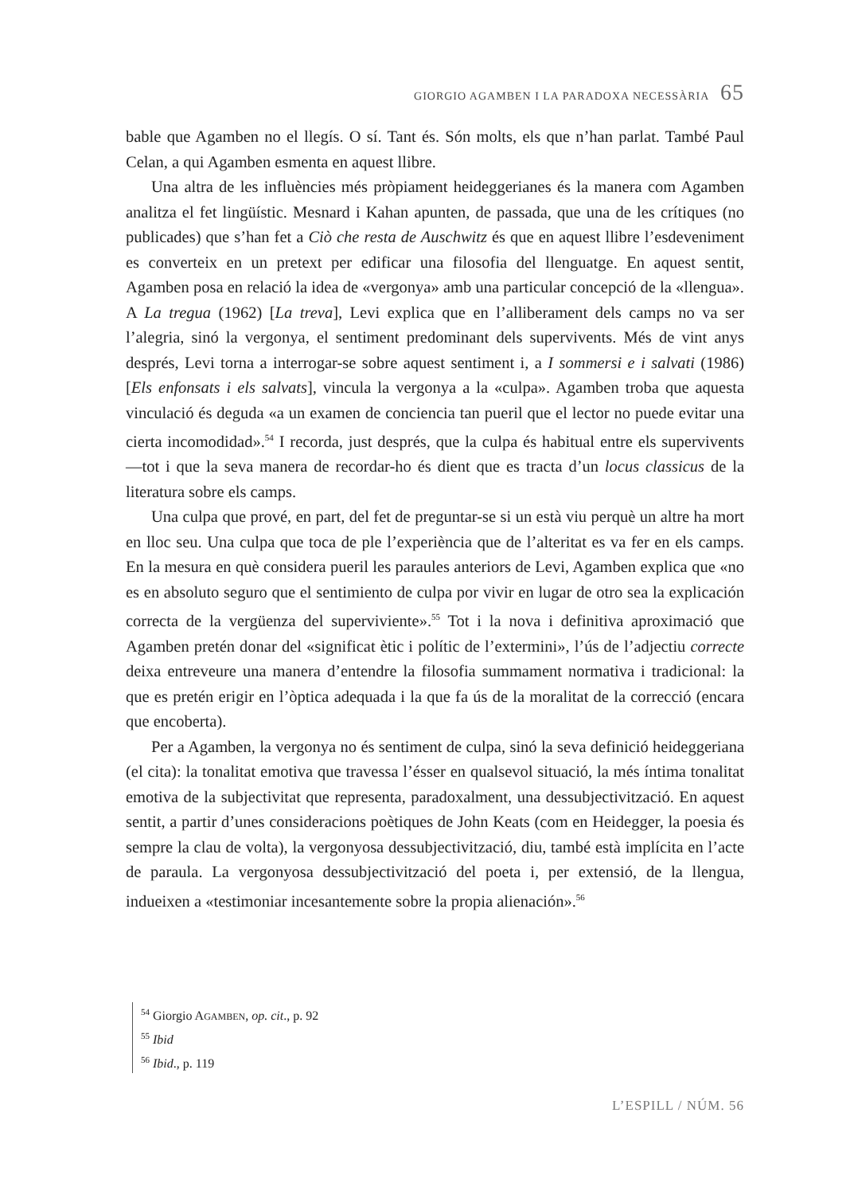GIORGIO AGAMBEN I LA PARADOXA NECESSÀRIA 65
bable que Agamben no el llegís. O sí. Tant és. Són molts, els que n’han parlat. També Paul Celan, a qui Agamben esmenta en aquest llibre.
Una altra de les influències més pròpiament heideggerianes és la manera com Agamben analitza el fet lingüístic. Mesnard i Kahan apunten, de passada, que una de les crítiques (no publicades) que s’han fet a Ciò che resta de Auschwitz és que en aquest llibre l’esdeveniment es converteix en un pretext per edificar una filosofia del llenguatge. En aquest sentit, Agamben posa en relació la idea de «vergonya» amb una particular concepció de la «llengua». A La tregua (1962) [La treva], Levi explica que en l’alliberament dels camps no va ser l’alegria, sinó la vergonya, el sentiment predominant dels supervivents. Més de vint anys després, Levi torna a interrogar-se sobre aquest sentiment i, a I sommersi e i salvati (1986) [Els enfonsats i els salvats], vincula la vergonya a la «culpa». Agamben troba que aquesta vinculació és deguda «a un examen de conciencia tan pueril que el lector no puede evitar una cierta incomodidad».<sup>54</sup> I recorda, just després, que la culpa és habitual entre els supervivents —tot i que la seva manera de recordar-ho és dient que es tracta d’un locus classicus de la literatura sobre els camps.
Una culpa que prové, en part, del fet de preguntar-se si un està viu perquè un altre ha mort en lloc seu. Una culpa que toca de ple l’experiència que de l’alteritat es va fer en els camps. En la mesura en què considera pueril les paraules anteriors de Levi, Agamben explica que «no es en absoluto seguro que el sentimiento de culpa por vivir en lugar de otro sea la explicación correcta de la vergüenza del superviviente».<sup>55</sup> Tot i la nova i definitiva aproximació que Agamben pretén donar del «significat ètic i polític de l’extermini», l’ús de l’adjectiu correcte deixa entreveure una manera d’entendre la filosofia summament normativa i tradicional: la que es pretén erigir en l’òptica adequada i la que fa ús de la moralitat de la correcció (encara que encoberta).
Per a Agamben, la vergonya no és sentiment de culpa, sinó la seva definició heideggeriana (el cita): la tonalitat emotiva que travessa l’ésser en qualsevol situació, la més íntima tonalitat emotiva de la subjectivitat que representa, paradoxalment, una dessubjectivització. En aquest sentit, a partir d’unes consideracions poètiques de John Keats (com en Heidegger, la poesia és sempre la clau de volta), la vergonyosa dessubjectivització, diu, també està implícita en l’acte de paraula. La vergonyosa dessubjectivització del poeta i, per extensió, de la llengua, indueixen a «testimoniar incesantemente sobre la propia alienación».<sup>56</sup>
<sup>54</sup> Giorgio AGAMBEN, op. cit., p. 92
<sup>55</sup> Ibid
<sup>56</sup> Ibid., p. 119
L’ESPILL / NÚM. 56